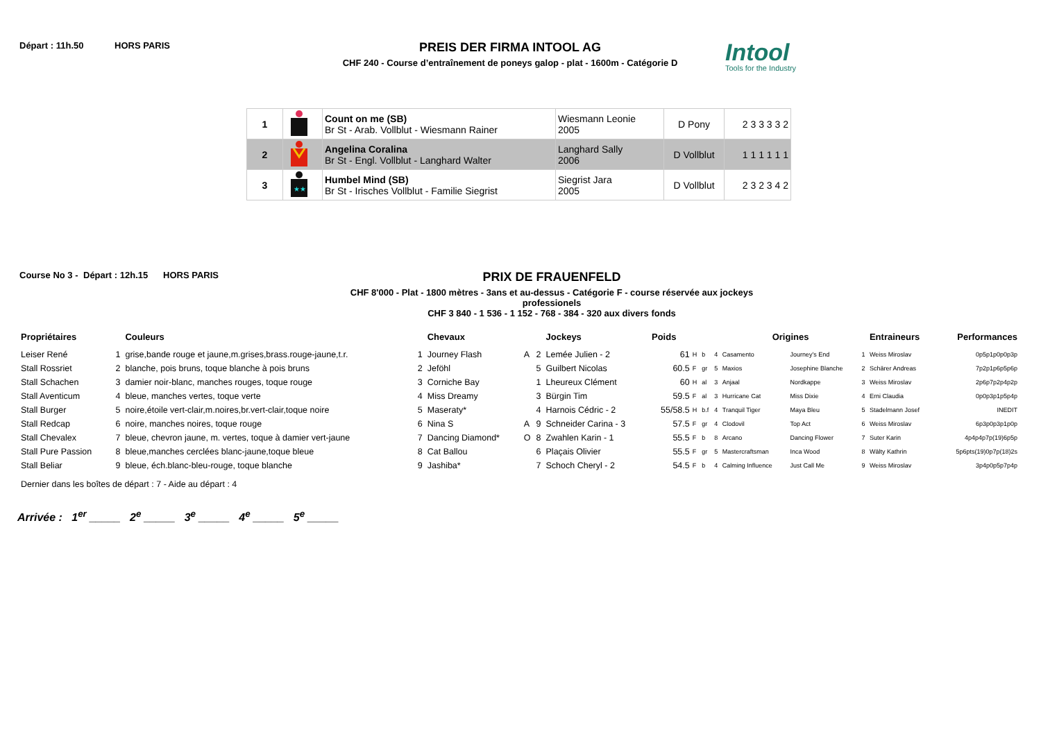Départ : 11h.50 HORS PARIS
PREIS DER FIRMA INTOOL AG
CHF 240 - Course d’entraînement de poneys galop - plat - 1600m - Catégorie D
Intool
Tools for the Industry
| 1 | | Count on me (SB) Br St - Arab. Vollblut - Wiesmann Rainer | Wiesmann Leonie 2005 | D Pony | 2 3 3 3 3 2 |
| 2 | | Angelina Coralina Br St - Engl. Vollblut - Langhard Walter | Langhard Sally 2006 | D Vollblut | 1 1 1 1 1 1 |
| 3 | ★★ | Humbel Mind (SB) Br St - Irisches Vollblut - Familie Siegrist | Siegrist Jara 2005 | D Vollblut | 2 3 2 3 4 2 |
Course No 3 -
Départ : 12h.15
HORS PARIS
PRIX DE FRAUENFELD
CHF 8'000 - Plat - 1800 mètres - 3ans et au-dessus - Catégorie F - course réservée aux jockeys professionels
CHF 3 840 - 1 536 - 1 152 - 768 - 384 - 320 aux divers fonds
| Propriétaires | | Couleurs | | Chevaux | | | Jockeys | Poids | | | | Origines | | | Entraineurs | Performances |
| --- | --- | --- | --- | --- | --- | --- | --- | --- | --- | --- | --- | --- | --- | --- | --- | --- |
| Leiser René | 1 | grise,bande rouge et jaune,m.grises,brass.rouge-jaune,t.r. | 1 | Journey Flash | A | 2 | Lemée Julien - 2 | 61 | H | b | 4 | Casamento | Journey's End | 1 | Weiss Miroslav | 0p5p1p0p0p3p |
| Stall Rossriet | 2 | blanche, pois bruns, toque blanche à pois bruns | 2 | Jeföhl | | 5 | Guilbert Nicolas | 60.5 | F | gr | 5 | Maxios | Josephine Blanche | 2 | Schärer Andreas | 7p2p1p6p5p6p |
| Stall Schachen | 3 | damier noir-blanc, manches rouges, toque rouge | 3 | Corniche Bay | | 1 | Lheureux Clément | 60 | H | al | 3 | Anjaal | Nordkappe | 3 | Weiss Miroslav | 2p6p7p2p4p2p |
| Stall Aventicum | 4 | bleue, manches vertes, toque verte | 4 | Miss Dreamy | | 3 | Bürgin Tim | 59.5 | F | al | 3 | Hurricane Cat | Miss Dixie | 4 | Erni Claudia | 0p0p3p1p5p4p |
| Stall Burger | 5 | noire,étoile vert-clair,m.noires,br.vert-clair,toque noire | 5 | Maseraty* | | 4 | Harnois Cédric - 2 | 55/58.5 | H | b.f | 4 | Tranquil Tiger | Maya Bleu | 5 | Stadelmann Josef | INEDIT |
| Stall Redcap | 6 | noire, manches noires, toque rouge | 6 | Nina S | A | 9 | Schneider Carina - 3 | 57.5 | F | gr | 4 | Clodovil | Top Act | 6 | Weiss Miroslav | 6p3p0p3p1p0p |
| Stall Chevalex | 7 | bleue, chevron jaune, m. vertes, toque à damier vert-jaune | 7 | Dancing Diamond* | O | 8 | Zwahlen Karin - 1 | 55.5 | F | b | 8 | Arcano | Dancing Flower | 7 | Suter Karin | 4p4p4p7p(19)6p5p |
| Stall Pure Passion | 8 | bleue,manches cerclées blanc-jaune,toque bleue | 8 | Cat Ballou | | 6 | Plaçais Olivier | 55.5 | F | gr | 5 | Mastercraftsman | Inca Wood | 8 | Wälty Kathrin | 5p6pts(19)0p7p(18)2s |
| Stall Beliar | 9 | bleue, éch.blanc-bleu-rouge, toque blanche | 9 | Jashiba* | | 7 | Schoch Cheryl - 2 | 54.5 | F | b | 4 | Calming Influence | Just Call Me | 9 | Weiss Miroslav | 3p4p0p5p7p4p |
Dernier dans les boîtes de départ : 7 - Aide au départ : 4
Arrivée : 1<sup>er</sup> _____ 2<sup>e</sup> _____ 3<sup>e</sup> _____ 4<sup>e</sup> _____ 5<sup>e</sup> _____